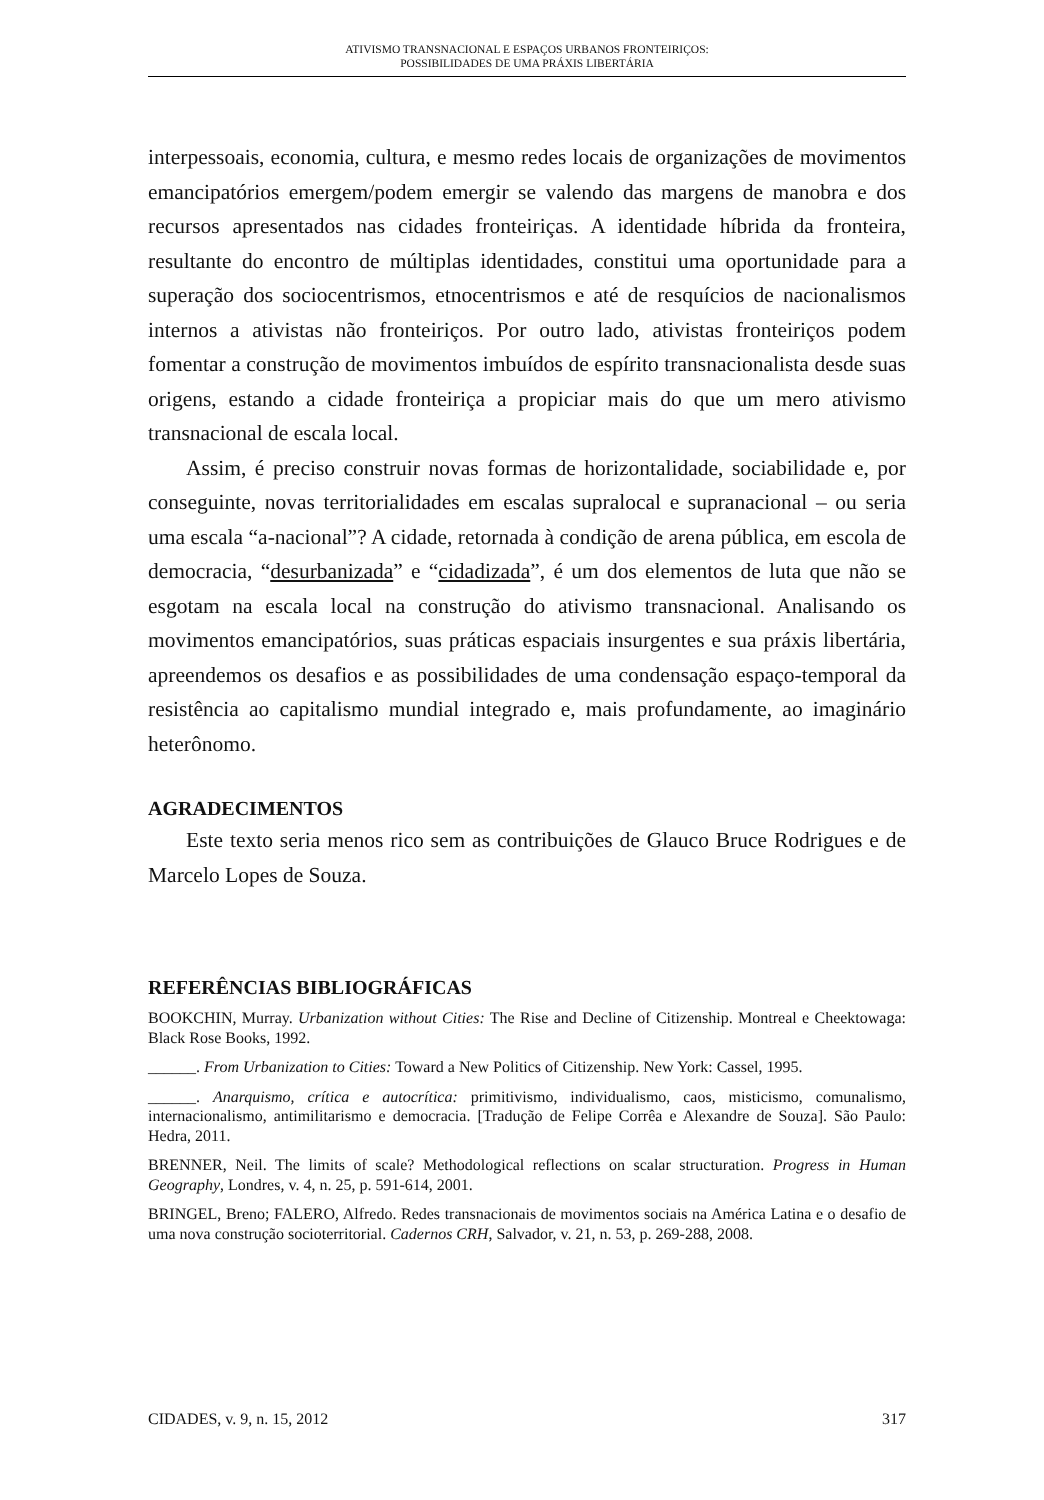ATIVISMO TRANSNACIONAL E ESPAÇOS URBANOS FRONTEIRIÇOS:
POSSIBILIDADES DE UMA PRÁXIS LIBERTÁRIA
interpessoais, economia, cultura, e mesmo redes locais de organizações de movimentos emancipatórios emergem/podem emergir se valendo das margens de manobra e dos recursos apresentados nas cidades fronteiriças. A identidade híbrida da fronteira, resultante do encontro de múltiplas identidades, constitui uma oportunidade para a superação dos sociocentrismos, etnocentrismos e até de resquícios de nacionalismos internos a ativistas não fronteiriços. Por outro lado, ativistas fronteiriços podem fomentar a construção de movimentos imbuídos de espírito transnacionalista desde suas origens, estando a cidade fronteiriça a propiciar mais do que um mero ativismo transnacional de escala local.
Assim, é preciso construir novas formas de horizontalidade, sociabilidade e, por conseguinte, novas territorialidades em escalas supralocal e supranacional – ou seria uma escala “a-nacional”? A cidade, retornada à condição de arena pública, em escola de democracia, “desurbanizada” e “cidadizada”, é um dos elementos de luta que não se esgotam na escala local na construção do ativismo transnacional. Analisando os movimentos emancipatórios, suas práticas espaciais insurgentes e sua práxis libertária, apreendemos os desafios e as possibilidades de uma condensação espaço-temporal da resistência ao capitalismo mundial integrado e, mais profundamente, ao imaginário heterônomo.
AGRADECIMENTOS
Este texto seria menos rico sem as contribuições de Glauco Bruce Rodrigues e de Marcelo Lopes de Souza.
REFERÊNCIAS BIBLIOGRÁFICAS
BOOKCHIN, Murray. Urbanization without Cities: The Rise and Decline of Citizenship. Montreal e Cheektowaga: Black Rose Books, 1992.
______. From Urbanization to Cities: Toward a New Politics of Citizenship. New York: Cassel, 1995.
______. Anarquismo, crítica e autocrítica: primitivismo, individualismo, caos, misticismo, comunalismo, internacionalismo, antimilitarismo e democracia. [Tradução de Felipe Corrêa e Alexandre de Souza]. São Paulo: Hedra, 2011.
BRENNER, Neil. The limits of scale? Methodological reflections on scalar structuration. Progress in Human Geography, Londres, v. 4, n. 25, p. 591-614, 2001.
BRINGEL, Breno; FALERO, Alfredo. Redes transnacionais de movimentos sociais na América Latina e o desafio de uma nova construção socioterritorial. Cadernos CRH, Salvador, v. 21, n. 53, p. 269-288, 2008.
CIDADES, v. 9, n. 15, 2012 317